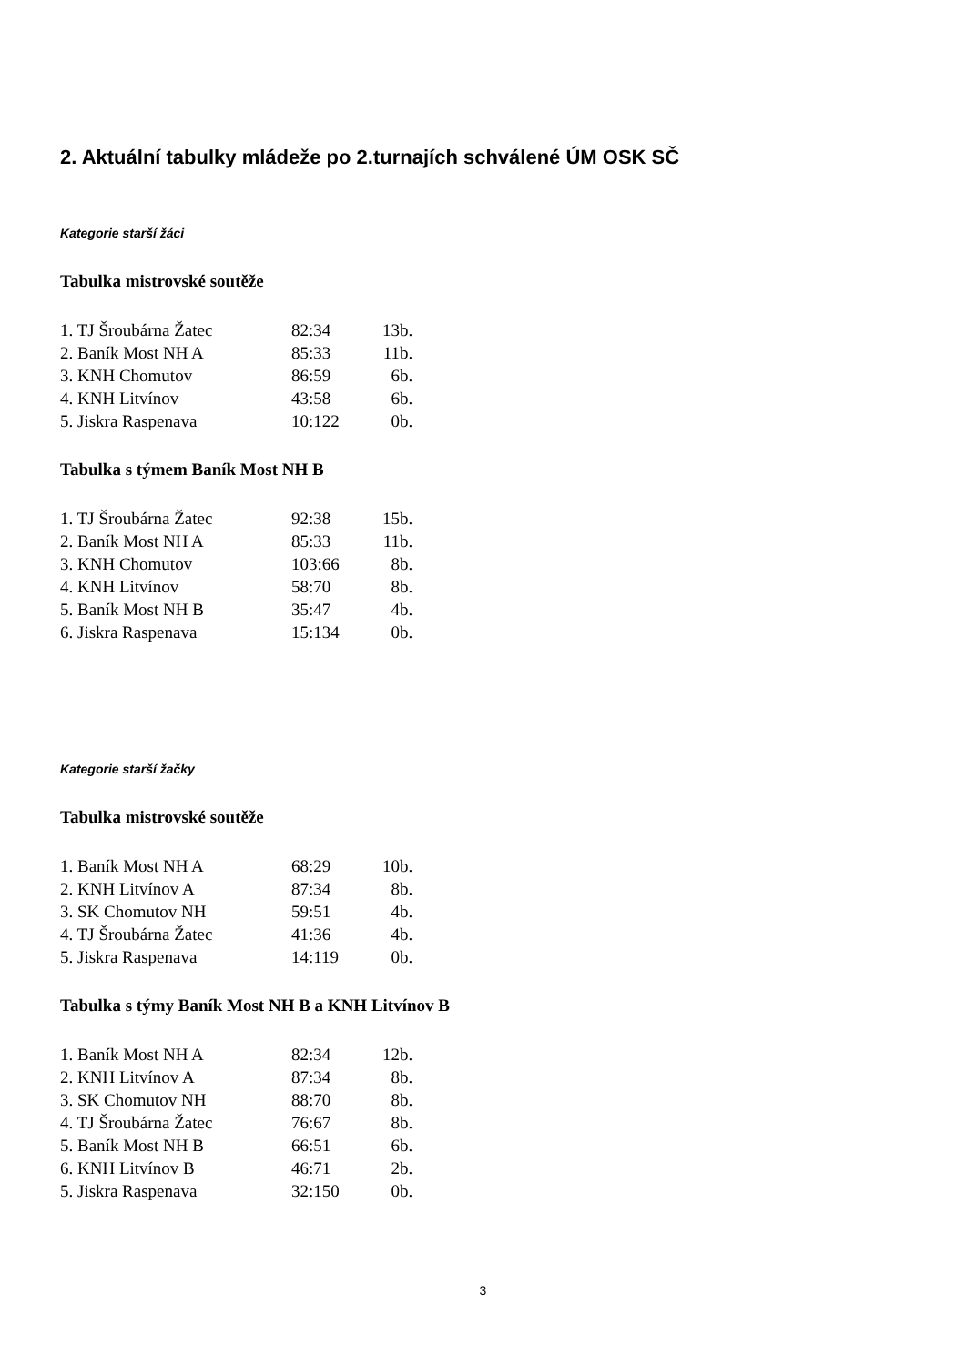2. Aktuální tabulky mládeže po 2.turnajích schválené ÚM OSK SČ
Kategorie starší žáci
Tabulka mistrovské soutěže
| 1. TJ Šroubárna Žatec | 82:34 | 13b. |
| 2. Baník Most NH A | 85:33 | 11b. |
| 3. KNH Chomutov | 86:59 | 6b. |
| 4. KNH Litvínov | 43:58 | 6b. |
| 5. Jiskra Raspenava | 10:122 | 0b. |
Tabulka s týmem Baník Most NH B
| 1. TJ Šroubárna Žatec | 92:38 | 15b. |
| 2. Baník Most NH A | 85:33 | 11b. |
| 3. KNH Chomutov | 103:66 | 8b. |
| 4. KNH Litvínov | 58:70 | 8b. |
| 5. Baník Most NH B | 35:47 | 4b. |
| 6. Jiskra Raspenava | 15:134 | 0b. |
Kategorie starší žačky
Tabulka mistrovské soutěže
| 1. Baník Most NH A | 68:29 | 10b. |
| 2. KNH Litvínov A | 87:34 | 8b. |
| 3. SK Chomutov NH | 59:51 | 4b. |
| 4. TJ Šroubárna Žatec | 41:36 | 4b. |
| 5. Jiskra Raspenava | 14:119 | 0b. |
Tabulka s týmy Baník Most NH B a KNH Litvínov B
| 1. Baník Most NH A | 82:34 | 12b. |
| 2. KNH Litvínov A | 87:34 | 8b. |
| 3. SK Chomutov NH | 88:70 | 8b. |
| 4. TJ Šroubárna Žatec | 76:67 | 8b. |
| 5. Baník Most NH B | 66:51 | 6b. |
| 6. KNH Litvínov B | 46:71 | 2b. |
| 5. Jiskra Raspenava | 32:150 | 0b. |
3